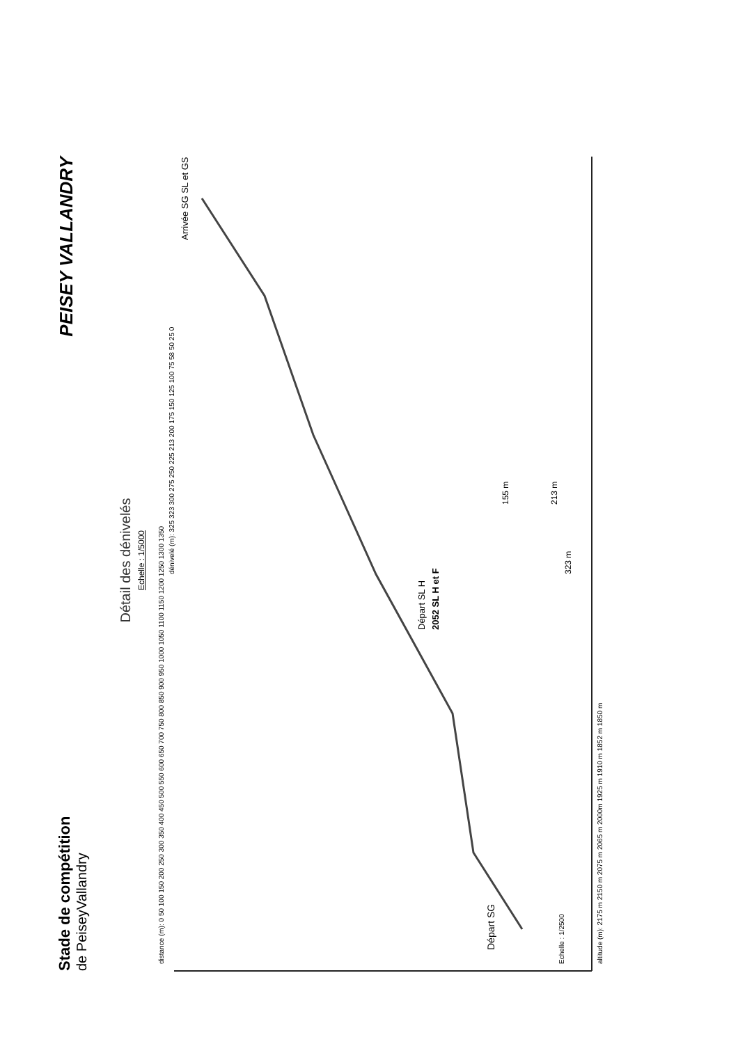PEISEY VALLANDRY
Stade de compétition
de PeiseyVallandry
Détail des dénivelés
Echelle : 1/5000
Départ SG
Départ SL H
2052 SL H et F
Arrivée SG SL et GS
323 m
213 m
155 m
altitude (m): 2175 m 2150 m 2075 m 2065 m 2000m 1925 m 1910 m 1852 m 1850 m
distance (m): 0 50 100 150 200 250 300 350 400 450 500 550 600 650 700 750 800 850 900 950 1000 1050 1100 1150 1200 1250 1300 1350
dénivelé (m): 325 323 300 275 250 225 213 200 175 150 125 100 75 58 50 25 0
Echelle : 1/2500